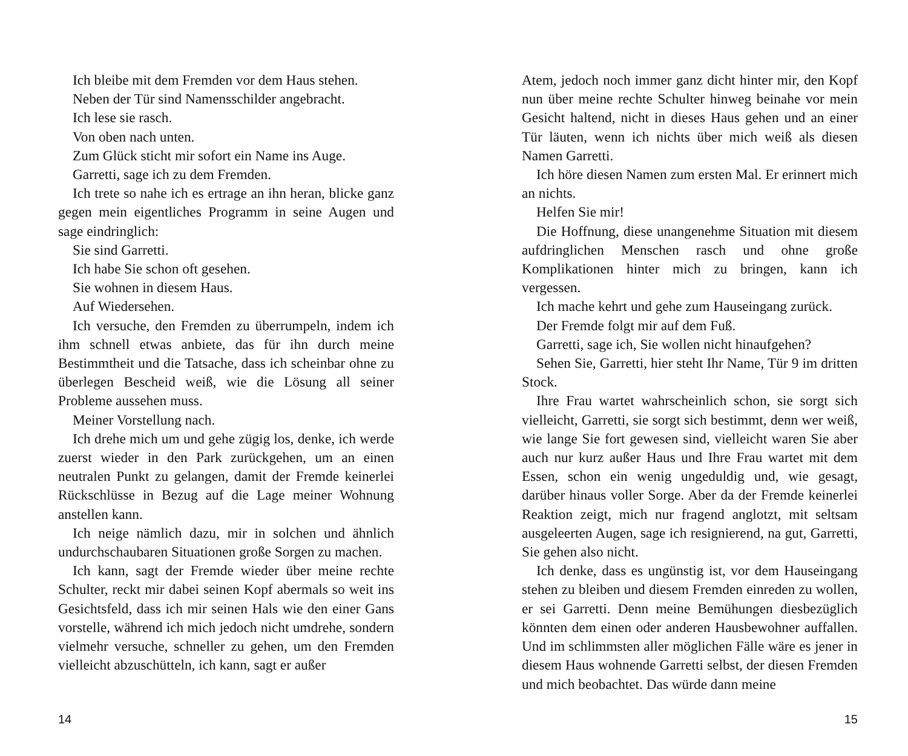Ich bleibe mit dem Fremden vor dem Haus stehen.
Neben der Tür sind Namensschilder angebracht.
Ich lese sie rasch.
Von oben nach unten.
Zum Glück sticht mir sofort ein Name ins Auge.
Garretti, sage ich zu dem Fremden.
Ich trete so nahe ich es ertrage an ihn heran, blicke ganz gegen mein eigentliches Programm in seine Augen und sage eindringlich:
Sie sind Garretti.
Ich habe Sie schon oft gesehen.
Sie wohnen in diesem Haus.
Auf Wiedersehen.
Ich versuche, den Fremden zu überrumpeln, indem ich ihm schnell etwas anbiete, das für ihn durch meine Bestimmtheit und die Tatsache, dass ich scheinbar ohne zu überlegen Bescheid weiß, wie die Lösung all seiner Probleme aussehen muss.
Meiner Vorstellung nach.
Ich drehe mich um und gehe zügig los, denke, ich werde zuerst wieder in den Park zurückgehen, um an einen neutralen Punkt zu gelangen, damit der Fremde keinerlei Rückschlüsse in Bezug auf die Lage meiner Wohnung anstellen kann.
Ich neige nämlich dazu, mir in solchen und ähnlich undurchschaubaren Situationen große Sorgen zu machen.
Ich kann, sagt der Fremde wieder über meine rechte Schulter, reckt mir dabei seinen Kopf abermals so weit ins Gesichtsfeld, dass ich mir seinen Hals wie den einer Gans vorstelle, während ich mich jedoch nicht umdrehe, sondern vielmehr versuche, schneller zu gehen, um den Fremden vielleicht abzuschütteln, ich kann, sagt er außer
14
Atem, jedoch noch immer ganz dicht hinter mir, den Kopf nun über meine rechte Schulter hinweg beinahe vor mein Gesicht haltend, nicht in dieses Haus gehen und an einer Tür läuten, wenn ich nichts über mich weiß als diesen Namen Garretti.
Ich höre diesen Namen zum ersten Mal. Er erinnert mich an nichts.
Helfen Sie mir!
Die Hoffnung, diese unangenehme Situation mit diesem aufdringlichen Menschen rasch und ohne große Komplikationen hinter mich zu bringen, kann ich vergessen.
Ich mache kehrt und gehe zum Hauseingang zurück.
Der Fremde folgt mir auf dem Fuß.
Garretti, sage ich, Sie wollen nicht hinaufgehen?
Sehen Sie, Garretti, hier steht Ihr Name, Tür 9 im dritten Stock.
Ihre Frau wartet wahrscheinlich schon, sie sorgt sich vielleicht, Garretti, sie sorgt sich bestimmt, denn wer weiß, wie lange Sie fort gewesen sind, vielleicht waren Sie aber auch nur kurz außer Haus und Ihre Frau wartet mit dem Essen, schon ein wenig ungeduldig und, wie gesagt, darüber hinaus voller Sorge. Aber da der Fremde keinerlei Reaktion zeigt, mich nur fragend anglotzt, mit seltsam ausgeleerten Augen, sage ich resignierend, na gut, Garretti, Sie gehen also nicht.
Ich denke, dass es ungünstig ist, vor dem Hauseingang stehen zu bleiben und diesem Fremden einreden zu wollen, er sei Garretti. Denn meine Bemühungen diesbezüglich könnten dem einen oder anderen Hausbewohner auffallen. Und im schlimmsten aller möglichen Fälle wäre es jener in diesem Haus wohnende Garretti selbst, der diesen Fremden und mich beobachtet. Das würde dann meine
15